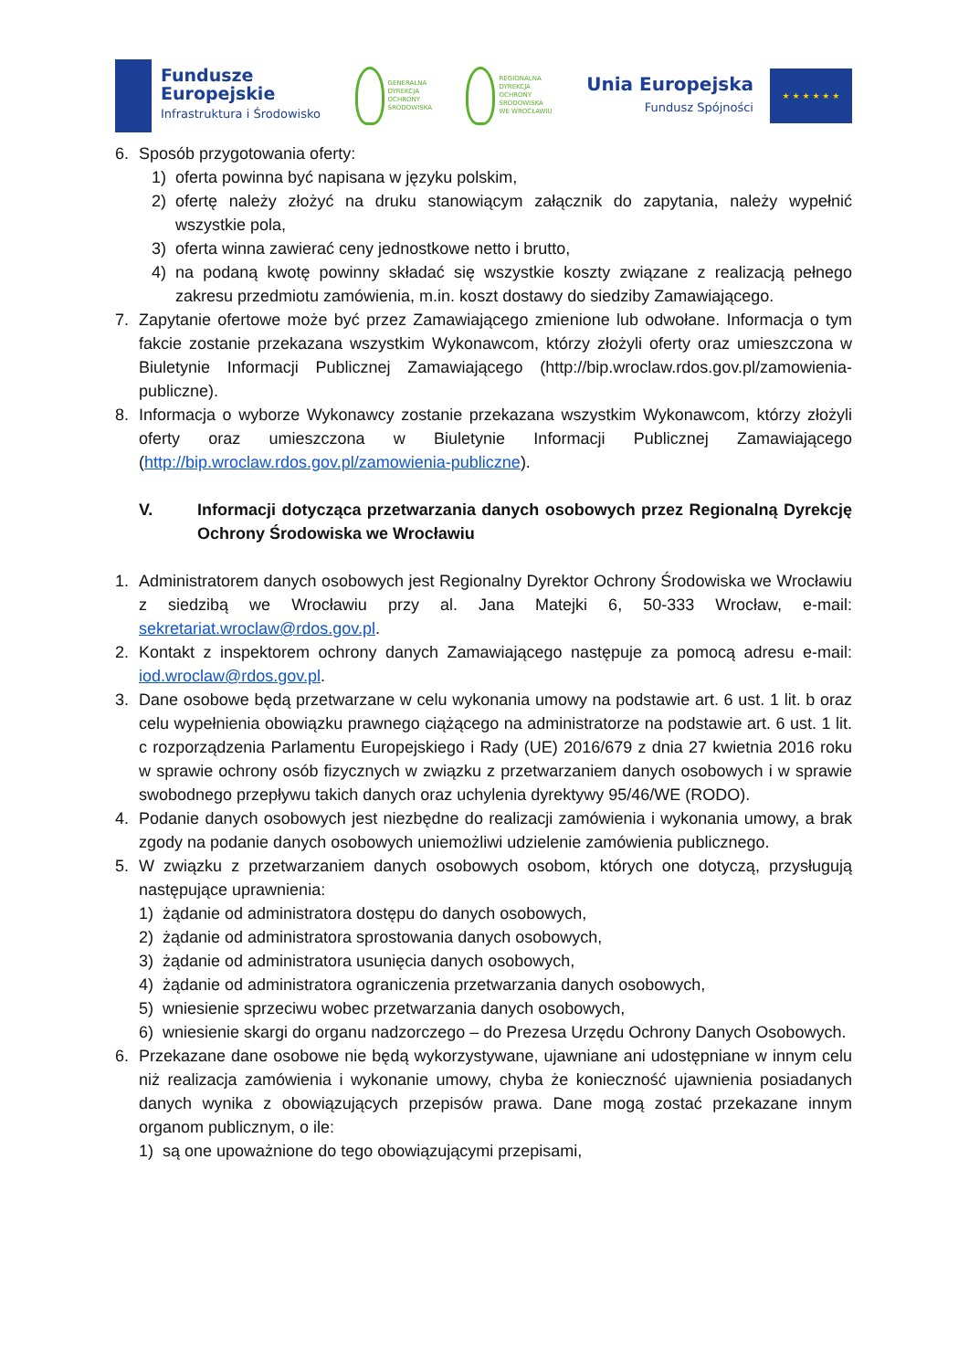Fundusze
Europejskie
Infrastruktura i Środowisko
GENERALNA
DYREKCJA
OCHRONY
ŚRODOWISKA
REGIONALNA
DYREKCJA
OCHRONY
ŚRODOWISKA
WE WROCŁAWIU
Unia Europejska
Fundusz Spójności
★ ★ ★ ★ ★ ★
6. Sposób przygotowania oferty:
1) oferta powinna być napisana w języku polskim,
2) ofertę należy złożyć na druku stanowiącym załącznik do zapytania, należy wypełnić wszystkie pola,
3) oferta winna zawierać ceny jednostkowe netto i brutto,
4) na podaną kwotę powinny składać się wszystkie koszty związane z realizacją pełnego zakresu przedmiotu zamówienia, m.in. koszt dostawy do siedziby Zamawiającego.
7. Zapytanie ofertowe może być przez Zamawiającego zmienione lub odwołane. Informacja o tym fakcie zostanie przekazana wszystkim Wykonawcom, którzy złożyli oferty oraz umieszczona w Biuletynie Informacji Publicznej Zamawiającego (http://bip.wroclaw.rdos.gov.pl/zamowienia-publiczne).
8. Informacja o wyborze Wykonawcy zostanie przekazana wszystkim Wykonawcom, którzy złożyli oferty oraz umieszczona w Biuletynie Informacji Publicznej Zamawiającego (http://bip.wroclaw.rdos.gov.pl/zamowienia-publiczne).
V. Informacji dotycząca przetwarzania danych osobowych przez Regionalną Dyrekcję Ochrony Środowiska we Wrocławiu
1. Administratorem danych osobowych jest Regionalny Dyrektor Ochrony Środowiska we Wrocławiu z siedzibą we Wrocławiu przy al. Jana Matejki 6, 50-333 Wrocław, e-mail: sekretariat.wroclaw@rdos.gov.pl.
2. Kontakt z inspektorem ochrony danych Zamawiającego następuje za pomocą adresu e-mail: iod.wroclaw@rdos.gov.pl.
3. Dane osobowe będą przetwarzane w celu wykonania umowy na podstawie art. 6 ust. 1 lit. b oraz celu wypełnienia obowiązku prawnego ciążącego na administratorze na podstawie art. 6 ust. 1 lit. c rozporządzenia Parlamentu Europejskiego i Rady (UE) 2016/679 z dnia 27 kwietnia 2016 roku w sprawie ochrony osób fizycznych w związku z przetwarzaniem danych osobowych i w sprawie swobodnego przepływu takich danych oraz uchylenia dyrektywy 95/46/WE (RODO).
4. Podanie danych osobowych jest niezbędne do realizacji zamówienia i wykonania umowy, a brak zgody na podanie danych osobowych uniemożliwi udzielenie zamówienia publicznego.
5. W związku z przetwarzaniem danych osobowych osobom, których one dotyczą, przysługują następujące uprawnienia:
1) żądanie od administratora dostępu do danych osobowych,
2) żądanie od administratora sprostowania danych osobowych,
3) żądanie od administratora usunięcia danych osobowych,
4) żądanie od administratora ograniczenia przetwarzania danych osobowych,
5) wniesienie sprzeciwu wobec przetwarzania danych osobowych,
6) wniesienie skargi do organu nadzorczego – do Prezesa Urzędu Ochrony Danych Osobowych.
6. Przekazane dane osobowe nie będą wykorzystywane, ujawniane ani udostępniane w innym celu niż realizacja zamówienia i wykonanie umowy, chyba że konieczność ujawnienia posiadanych danych wynika z obowiązujących przepisów prawa. Dane mogą zostać przekazane innym organom publicznym, o ile:
1) są one upoważnione do tego obowiązującymi przepisami,